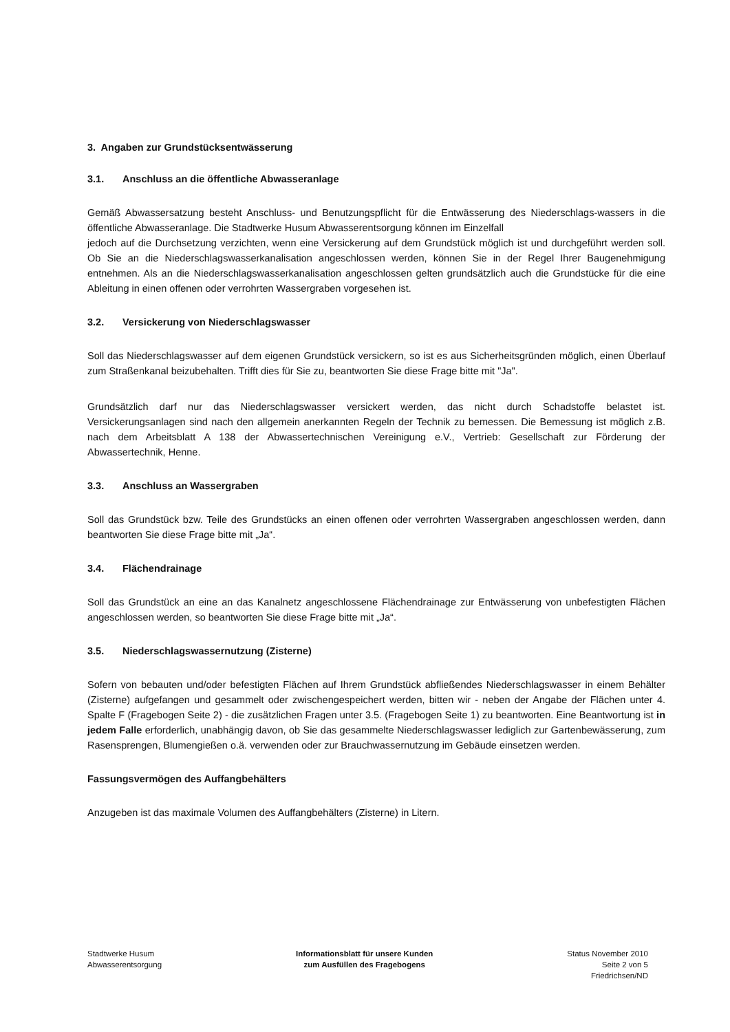3. Angaben zur Grundstücksentwässerung
3.1. Anschluss an die öffentliche Abwasseranlage
Gemäß Abwassersatzung besteht Anschluss- und Benutzungspflicht für die Entwässerung des Niederschlags-wassers in die öffentliche Abwasseranlage. Die Stadtwerke Husum Abwasserentsorgung können im Einzelfall
jedoch auf die Durchsetzung verzichten, wenn eine Versickerung auf dem Grundstück möglich ist und durchgeführt werden soll. Ob Sie an die Niederschlagswasserkanalisation angeschlossen werden, können Sie in der Regel Ihrer Baugenehmigung entnehmen. Als an die Niederschlagswasserkanalisation angeschlossen gelten grundsätzlich auch die Grundstücke für die eine Ableitung in einen offenen oder verrohrten Wassergraben vorgesehen ist.
3.2. Versickerung von Niederschlagswasser
Soll das Niederschlagswasser auf dem eigenen Grundstück versickern, so ist es aus Sicherheitsgründen möglich, einen Überlauf zum Straßenkanal beizubehalten. Trifft dies für Sie zu, beantworten Sie diese Frage bitte mit "Ja".
Grundsätzlich darf nur das Niederschlagswasser versickert werden, das nicht durch Schadstoffe belastet ist. Versickerungsanlagen sind nach den allgemein anerkannten Regeln der Technik zu bemessen. Die Bemessung ist möglich z.B. nach dem Arbeitsblatt A 138 der Abwassertechnischen Vereinigung e.V., Vertrieb: Gesellschaft zur Förderung der Abwassertechnik, Henne.
3.3. Anschluss an Wassergraben
Soll das Grundstück bzw. Teile des Grundstücks an einen offenen oder verrohrten Wassergraben angeschlossen werden, dann beantworten Sie diese Frage bitte mit „Ja“.
3.4. Flächendrainage
Soll das Grundstück an eine an das Kanalnetz angeschlossene Flächendrainage zur Entwässerung von unbefestigten Flächen angeschlossen werden, so beantworten Sie diese Frage bitte mit „Ja“.
3.5. Niederschlagswassernutzung (Zisterne)
Sofern von bebauten und/oder befestigten Flächen auf Ihrem Grundstück abfließendes Niederschlagswasser in einem Behälter (Zisterne) aufgefangen und gesammelt oder zwischengespeichert werden, bitten wir - neben der Angabe der Flächen unter 4. Spalte F (Fragebogen Seite 2) - die zusätzlichen Fragen unter 3.5. (Fragebogen Seite 1) zu beantworten. Eine Beantwortung ist in jedem Falle erforderlich, unabhängig davon, ob Sie das gesammelte Niederschlagswasser lediglich zur Gartenbewässerung, zum Rasensprengen, Blumengießen o.ä. verwenden oder zur Brauchwassernutzung im Gebäude einsetzen werden.
Fassungsvermögen des Auffangbehälters
Anzugeben ist das maximale Volumen des Auffangbehälters (Zisterne) in Litern.
Stadtwerke Husum
Abwasserentsorgung
Informationsblatt für unsere Kunden
zum Ausfüllen des Fragebogens
Status November 2010
Seite 2 von 5
Friedrichsen/ND